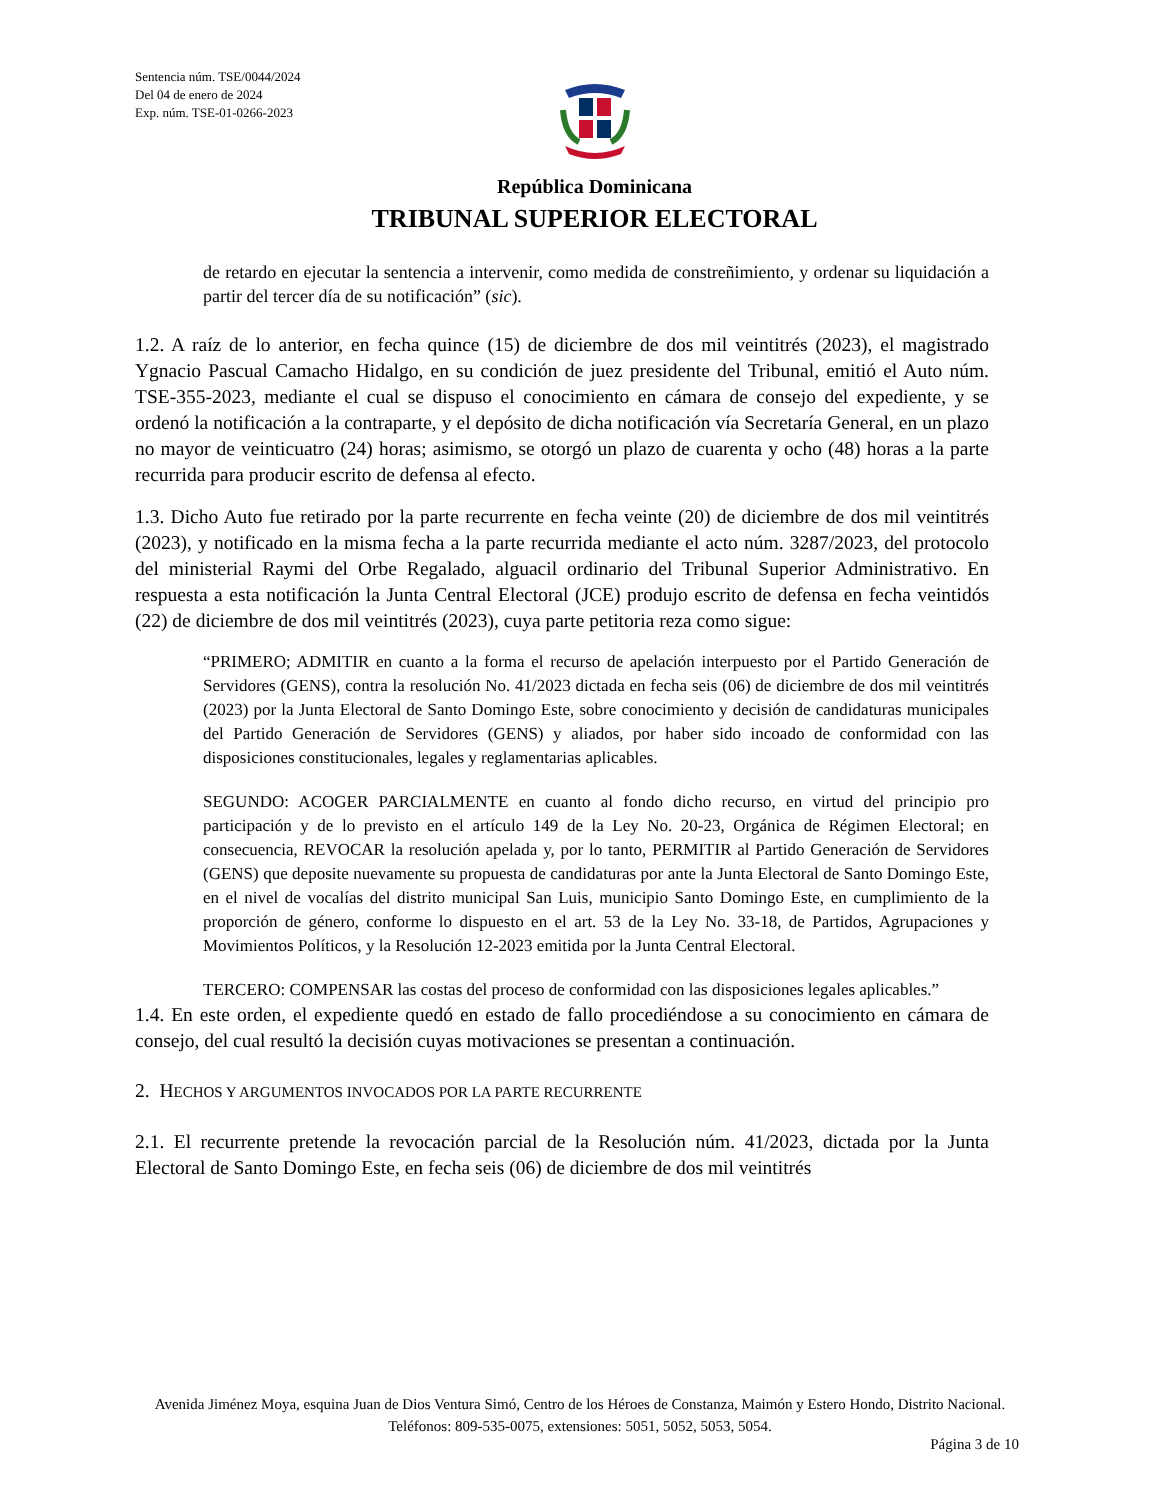Sentencia núm. TSE/0044/2024
Del 04 de enero de 2024
Exp. núm. TSE-01-0266-2023
República Dominicana
TRIBUNAL SUPERIOR ELECTORAL
de retardo en ejecutar la sentencia a intervenir, como medida de constreñimiento, y ordenar su liquidación a partir del tercer día de su notificación” (sic).
1.2. A raíz de lo anterior, en fecha quince (15) de diciembre de dos mil veintitrés (2023), el magistrado Ygnacio Pascual Camacho Hidalgo, en su condición de juez presidente del Tribunal, emitió el Auto núm. TSE-355-2023, mediante el cual se dispuso el conocimiento en cámara de consejo del expediente, y se ordenó la notificación a la contraparte, y el depósito de dicha notificación vía Secretaría General, en un plazo no mayor de veinticuatro (24) horas; asimismo, se otorgó un plazo de cuarenta y ocho (48) horas a la parte recurrida para producir escrito de defensa al efecto.
1.3. Dicho Auto fue retirado por la parte recurrente en fecha veinte (20) de diciembre de dos mil veintitrés (2023), y notificado en la misma fecha a la parte recurrida mediante el acto núm. 3287/2023, del protocolo del ministerial Raymi del Orbe Regalado, alguacil ordinario del Tribunal Superior Administrativo. En respuesta a esta notificación la Junta Central Electoral (JCE) produjo escrito de defensa en fecha veintidós (22) de diciembre de dos mil veintitrés (2023), cuya parte petitoria reza como sigue:
“PRIMERO; ADMITIR en cuanto a la forma el recurso de apelación interpuesto por el Partido Generación de Servidores (GENS), contra la resolución No. 41/2023 dictada en fecha seis (06) de diciembre de dos mil veintitrés (2023) por la Junta Electoral de Santo Domingo Este, sobre conocimiento y decisión de candidaturas municipales del Partido Generación de Servidores (GENS) y aliados, por haber sido incoado de conformidad con las disposiciones constitucionales, legales y reglamentarias aplicables.
SEGUNDO: ACOGER PARCIALMENTE en cuanto al fondo dicho recurso, en virtud del principio pro participación y de lo previsto en el artículo 149 de la Ley No. 20-23, Orgánica de Régimen Electoral; en consecuencia, REVOCAR la resolución apelada y, por lo tanto, PERMITIR al Partido Generación de Servidores (GENS) que deposite nuevamente su propuesta de candidaturas por ante la Junta Electoral de Santo Domingo Este, en el nivel de vocalías del distrito municipal San Luis, municipio Santo Domingo Este, en cumplimiento de la proporción de género, conforme lo dispuesto en el art. 53 de la Ley No. 33-18, de Partidos, Agrupaciones y Movimientos Políticos, y la Resolución 12-2023 emitida por la Junta Central Electoral.
TERCERO: COMPENSAR las costas del proceso de conformidad con las disposiciones legales aplicables.”
1.4. En este orden, el expediente quedó en estado de fallo procediéndose a su conocimiento en cámara de consejo, del cual resultó la decisión cuyas motivaciones se presentan a continuación.
2. HECHOS Y ARGUMENTOS INVOCADOS POR LA PARTE RECURRENTE
2.1. El recurrente pretende la revocación parcial de la Resolución núm. 41/2023, dictada por la Junta Electoral de Santo Domingo Este, en fecha seis (06) de diciembre de dos mil veintitrés
Avenida Jiménez Moya, esquina Juan de Dios Ventura Simó, Centro de los Héroes de Constanza, Maimón y Estero Hondo, Distrito Nacional. Teléfonos: 809-535-0075, extensiones: 5051, 5052, 5053, 5054.
Página 3 de 10